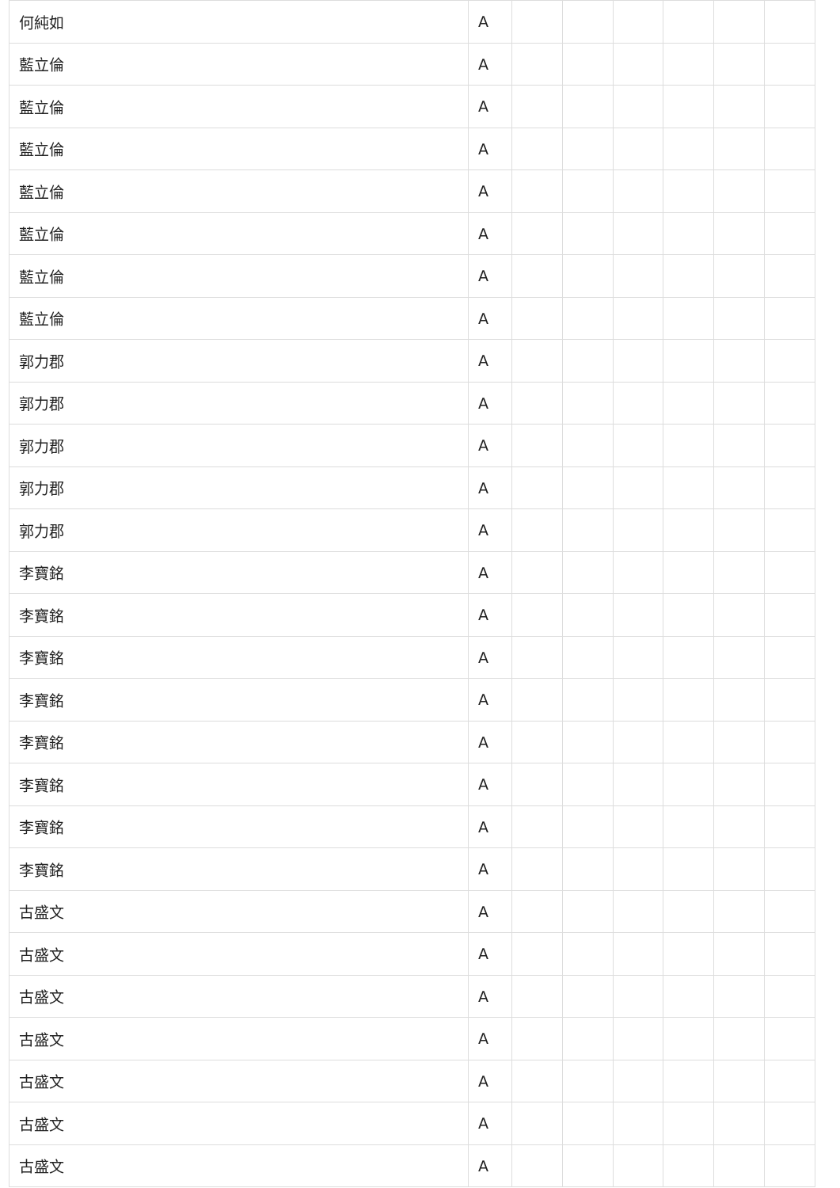| 何純如 | A | | | | | | |
| 藍立倫 | A | | | | | | |
| 藍立倫 | A | | | | | | |
| 藍立倫 | A | | | | | | |
| 藍立倫 | A | | | | | | |
| 藍立倫 | A | | | | | | |
| 藍立倫 | A | | | | | | |
| 藍立倫 | A | | | | | | |
| 郭力郡 | A | | | | | | |
| 郭力郡 | A | | | | | | |
| 郭力郡 | A | | | | | | |
| 郭力郡 | A | | | | | | |
| 郭力郡 | A | | | | | | |
| 李寶銘 | A | | | | | | |
| 李寶銘 | A | | | | | | |
| 李寶銘 | A | | | | | | |
| 李寶銘 | A | | | | | | |
| 李寶銘 | A | | | | | | |
| 李寶銘 | A | | | | | | |
| 李寶銘 | A | | | | | | |
| 李寶銘 | A | | | | | | |
| 古盛文 | A | | | | | | |
| 古盛文 | A | | | | | | |
| 古盛文 | A | | | | | | |
| 古盛文 | A | | | | | | |
| 古盛文 | A | | | | | | |
| 古盛文 | A | | | | | | |
| 古盛文 | A | | | | | | |